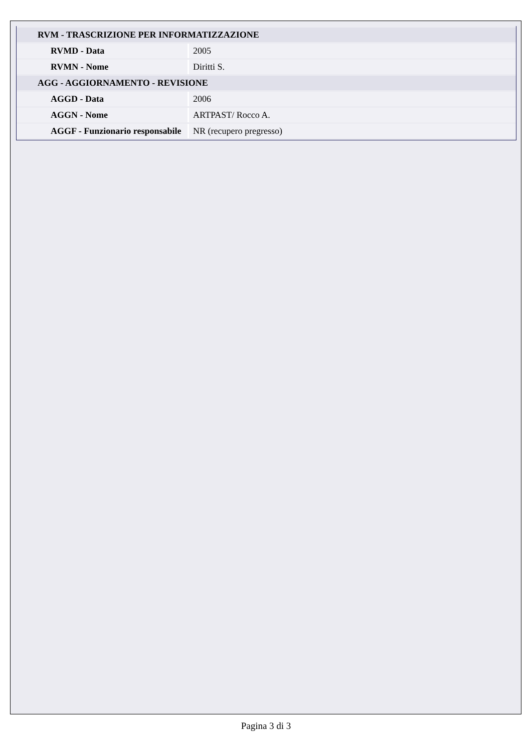| RVM - TRASCRIZIONE PER INFORMATIZZAZIONE | |
| RVMD - Data | 2005 |
| RVMN - Nome | Diritti S. |
| AGG - AGGIORNAMENTO - REVISIONE | |
| AGGD - Data | 2006 |
| AGGN - Nome | ARTPAST/ Rocco A. |
| AGGF - Funzionario responsabile | NR (recupero pregresso) |
Pagina 3 di 3